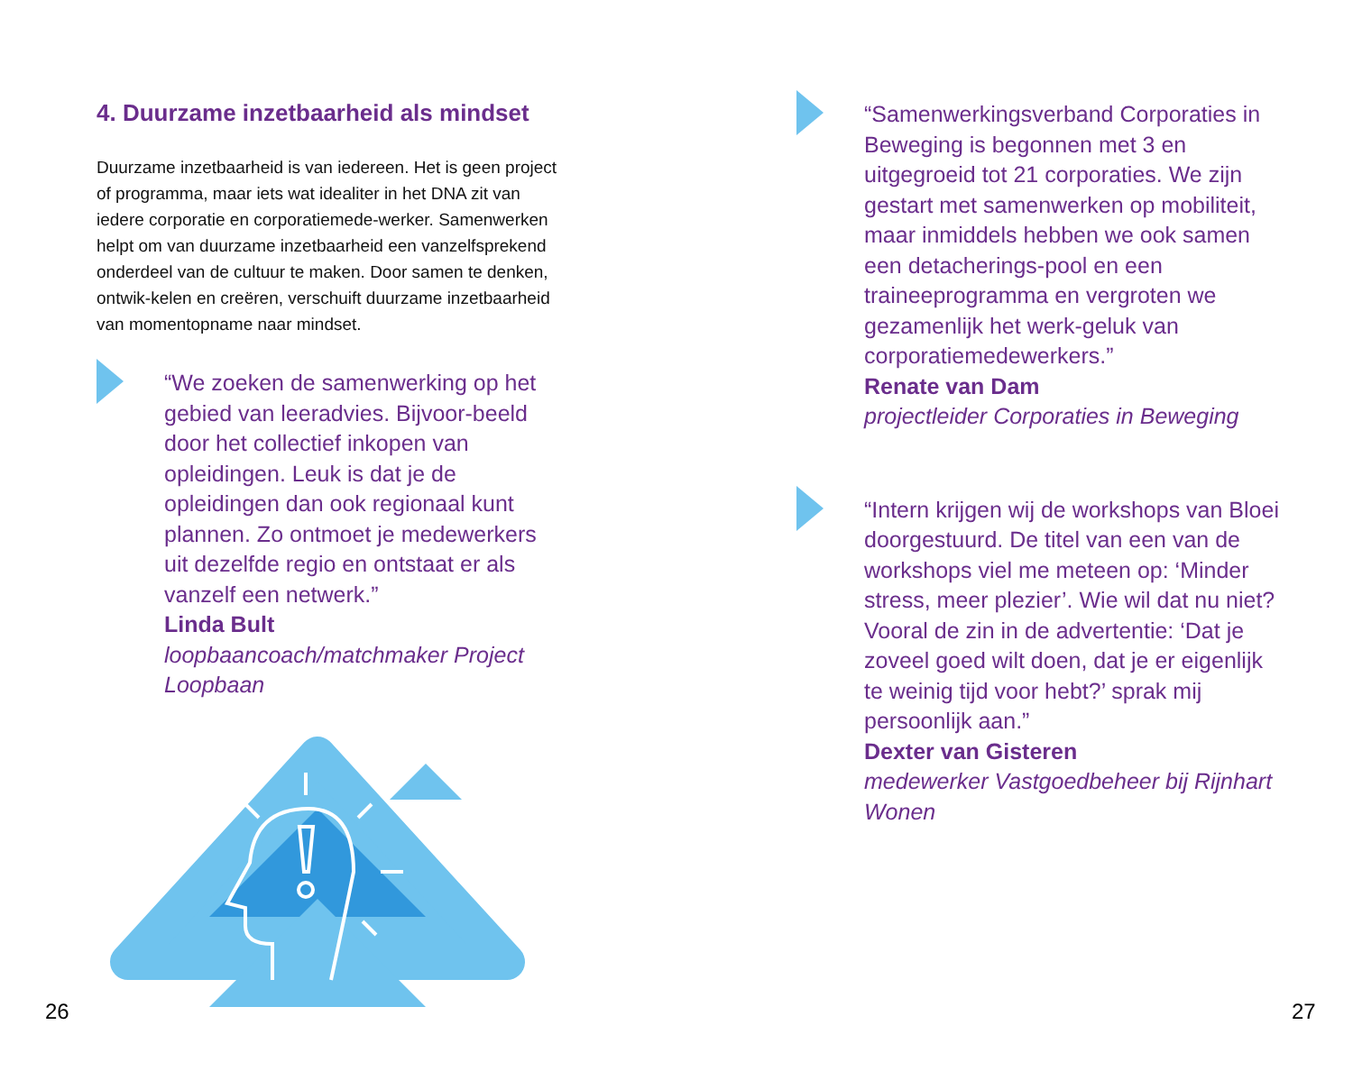4. Duurzame inzetbaarheid als mindset
Duurzame inzetbaarheid is van iedereen. Het is geen project of programma, maar iets wat idealiter in het DNA zit van iedere corporatie en corporatiemede-werker. Samenwerken helpt om van duurzame inzetbaarheid een vanzelfsprekend onderdeel van de cultuur te maken. Door samen te denken, ontwik-kelen en creëren, verschuift duurzame inzetbaarheid van momentopname naar mindset.
“We zoeken de samenwerking op het gebied van leeradvies. Bijvoor-beeld door het collectief inkopen van opleidingen. Leuk is dat je de opleidingen dan ook regionaal kunt plannen. Zo ontmoet je medewerkers uit dezelfde regio en ontstaat er als vanzelf een netwerk.”
Linda Bult
loopbaancoach/matchmaker Project Loopbaan
“Samenwerkingsverband Corporaties in Beweging is begonnen met 3 en uitgegroeid tot 21 corporaties. We zijn gestart met samenwerken op mobiliteit, maar inmiddels hebben we ook samen een detacherings-pool en een traineeprogramma en vergroten we gezamenlijk het werk-geluk van corporatiemedewerkers.”
Renate van Dam
projectleider Corporaties in Beweging
“Intern krijgen wij de workshops van Bloei doorgestuurd. De titel van een van de workshops viel me meteen op: ‘Minder stress, meer plezier’. Wie wil dat nu niet? Vooral de zin in de advertentie: ‘Dat je zoveel goed wilt doen, dat je er eigenlijk te weinig tijd voor hebt?’ sprak mij persoonlijk aan.”
Dexter van Gisteren
medewerker Vastgoedbeheer bij Rijnhart Wonen
26 27